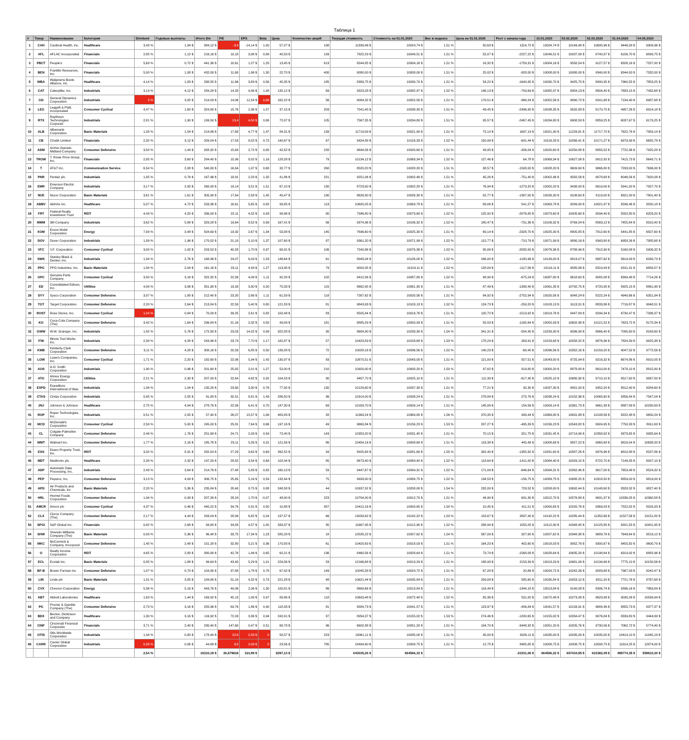Таблица 1
| # | Тикер | Наименование | Категория | Dividend | Годовые выплаты | Итого Div | P/E | EPS | Beta | Цена | Количество акций | Текущая стоимость | Стоимость на 01.01.2020 | Вес в индексе | Цена на 01.01.2020 | Рост с начала года | 10.01.2020 | 03.02.2020 | 02.03.2020 | 01.04.2020 | 04.05.2020 |
| --- | --- | --- | --- | --- | --- | --- | --- | --- | --- | --- | --- | --- | --- | --- | --- | --- | --- | --- | --- | --- | --- |
| 1 | CAH | Cardinal Health, Inc. | Healthcare | 3,43 % | 1,94 $ | 384,12 $ | -3,9 | -14,14 $ | 1,00 | 57,27 $ | 198 | 11339,46 $ | 10024,74 $ | 1,51 % | 50,63 $ | 1314,72 $ | 10024,74 $ | 10149,48 $ | 10695,96 $ | 9446,58 $ | 9309,96 $ |
| 2 | AFL | AFLAC Incorporated | Financials | 2,85 % | 1,12 $ | 216,16 $ | 10,18 | 3,98 $ | 0,89 | 40,53 $ | 193 | 7822,29 $ | 10049,51 $ | 1,51 % | 52,07 $ | -2227,22 $ | 10049,51 $ | 10037,93 $ | 8740,97 $ | 6156,70 $ | 6899,75 $ |
| 3 | PBCT | People's | Financials | 5,69 % | 0,72 $ | 441,36 $ | 10,61 | 1,27 $ | 1,25 | 13,45 $ | 613 | 8244,85 $ | 10004,16 $ | 1,51 % | 16,32 $ | -1759,31 $ | 10004,16 $ | 9550,54 $ | 9127,57 $ | 6326,16 $ | 7257,92 $ |
| 4 | BEN | Franklin Resources, Inc. | Financials | 5,00 % | 1,08 $ | 432,00 $ | 11,60 | 1,96 $ | 1,30 | 22,70 $ | 400 | 9080,00 $ | 10008,00 $ | 1,51 % | 25,02 $ | -928,00 $ | 10008,00 $ | 10080,00 $ | 9340,00 $ | 6344,00 $ | 7332,00 $ |
| 5 | WBA | Walgreens Boots Alliance, Inc. | Healthcare | 4,14 % | 1,83 $ | 338,55 $ | 11,66 | 3,89 $ | 0,56 | 45,35 $ | 185 | 8389,75 $ | 10030,70 $ | 1,51 % | 54,22 $ | -1640,95 $ | 10030,70 $ | 9425,75 $ | 8900,35 $ | 7960,55 $ | 7853,25 $ |
| 6 | CAT | Caterpillar, Inc. | Industrials | 3,19 % | 4,12 $ | 284,28 $ | 14,28 | 9,46 $ | 1,08 | 135,12 $ | 69 | 9323,28 $ | 10082,97 $ | 1,52 % | 146,13 $ | -759,69 $ | 10082,97 $ | 8954,13 $ | 8804,40 $ | 7683,15 $ | 7432,68 $ |
| 7 | GD | General Dynamics Corporation | Industrials | 3 % | 3,82 $ | 214,03 $ | 14,06 | 11,54 $ | 0,89 | 162,22 $ | 56 | 9084,32 $ | 10052,56 $ | 1,51 % | 179,51 $ | -968,24 $ | 10052,56 $ | 9890,72 $ | 9241,68 $ | 7134,40 $ | 6987,68 $ |
| 8 | LEG | Leggett & Platt, Incorporated | Consumer Cyclical | 4,47 % | 1,60 $ | 324,80 $ | 15,76 | 2,36 $ | 1,57 | 37,15 $ | 203 | 7541,45 $ | 10038,35 $ | 1,51 % | 49,45 $ | -2496,90 $ | 10038,35 $ | 9532,88 $ | 8170,75 $ | 4957,26 $ | 6914,18 $ |
| 9 | RTX | Raytheon Technologies Corporati | Industrials | 2,81 % | 1,90 $ | 199,50 $ | 13,4 | 4,50 $ | 0,86 | 72,07 $ | 105 | 7567,35 $ | 10034,80 $ | 1,51 % | 95,57 $ | -2467,45 $ | 10034,80 $ | 9908,59 $ | 8859,25 $ | 6037,67 $ | 6179,25 $ |
| 10 | ALB | Albemarle Corporation | Basic Materials | 1,93 % | 1,54 $ | 214,06 $ | 17,68 | 4,77 $ | 1,47 | 84,31 $ | 139 | 11719,09 $ | 10021,90 $ | 1,51 % | 72,10 $ | 1697,19 $ | 10021,90 $ | 11229,81 $ | 11717,70 $ | 7622,76 $ | 7959,14 $ |
| 11 | CB | Chubb Limited | Financials | 2,32 % | 3,12 $ | 209,04 $ | 17,53 | 8,02 $ | 0,72 | 140,67 $ | 67 | 9424,89 $ | 10116,33 $ | 1,52 % | 150,99 $ | -691,44 $ | 10116,33 $ | 10266,41 $ | 10171,27 $ | 6979,39 $ | 6655,78 $ |
| 12 | ADM | Archer-Daniels-Midland Company | Consumer Defensive | 3,50 % | 1,44 $ | 328,32 $ | 15,63 | 2,72 $ | 0,95 | 42,52 $ | 228 | 9694,56 $ | 10020,60 $ | 1,51 % | 43,95 $ | -326,04 $ | 10020,60 $ | 10250,88 $ | 8855,52 $ | 7722,36 $ | 7925,28 $ |
| 13 | TROW | T. Rowe Price Group, Inc. | Financials | 2,85 % | 3,60 $ | 284,40 $ | 15,99 | 8,02 $ | 1,16 | 128,28 $ | 79 | 10134,12 $ | 10069,34 $ | 1,52 % | 127,46 $ | 64,78 $ | 10069,34 $ | 10627,08 $ | 9912,92 $ | 7415,73 $ | 8649,71 $ |
| 14 | T | AT&T Inc. | Communication Service | 6,54 % | 2,08 $ | 540,80 $ | 16,64 | 1,97 $ | 0,68 | 32,77 $ | 260 | 8520,20 $ | 10028,20 $ | 1,51 % | 38,57 $ | -1508,00 $ | 10028,20 $ | 9609,60 $ | 9666,80 $ | 7293,00 $ | 7696,00 $ |
| 15 | PNR | Pentair plc. | Industrials | 1,85 % | 0,76 $ | 167,96 $ | 18,81 | 2,23 $ | 1,32 | 41,86 $ | 221 | 9251,06 $ | 10002,46 $ | 1,51 % | 45,26 $ | -751,40 $ | 10002,46 $ | 9582,56 $ | 9078,68 $ | 6046,56 $ | 7620,08 $ |
| 16 | EMR | Emerson Electric Company | Industrials | 3,17 % | 2,00 $ | 260,00 $ | 19,14 | 3,51 $ | 1,51 | 67,10 $ | 130 | 8723,00 $ | 10002,20 $ | 1,51 % | 76,94 $ | -1279,20 $ | 10002,20 $ | 9438,00 $ | 8619,00 $ | 5941,00 $ | 7057,70 $ |
| 17 | NUE | Nucor Corporation | Basic Materials | 3,61 % | 1,61 $ | 305,90 $ | 17,64 | 2,58 $ | 1,45 | 45,47 $ | 190 | 8639,30 $ | 10026,30 $ | 1,51 % | 52,77 $ | -1387,00 $ | 10026,30 $ | 9108,60 $ | 8113,00 $ | 6821,00 $ | 7801,40 $ |
| 18 | ABBV | AbbVie Inc. | Healthcare | 5,07 % | 4,72 $ | 533,36 $ | 16,61 | 5,65 $ | 0,82 | 93,85 $ | 113 | 10605,05 $ | 10063,78 $ | 1,51 % | 89,06 $ | 541,27 $ | 10063,78 $ | 9299,90 $ | 10021,97 $ | 8296,46 $ | 9250,18 $ |
| 19 | FRT | Federal Realty Investment Trust | REIT | 4,43 % | 4,20 $ | 336,00 $ | 22,11 | 4,52 $ | 0,93 | 99,96 $ | 80 | 7996,80 $ | 10073,60 $ | 1,52 % | 125,92 $ | -2076,80 $ | 10073,60 $ | 10005,60 $ | 9594,40 $ | 5552,80 $ | 6203,20 $ |
| 20 | MMM | 3M Company | Industrials | 3,62 % | 5,88 $ | 329,28 $ | 19,64 | 8,52 $ | 0,99 | 167,41 $ | 56 | 9374,96 $ | 10106,32 $ | 1,52 % | 180,47 $ | -731,36 $ | 10106,32 $ | 8769,04 $ | 8569,12 $ | 7455,84 $ | 8310,40 $ |
| 21 | XOM | Exxon Mobil Corporation | Energy | 7,09 % | 3,48 $ | 504,60 $ | 19,92 | 2,67 $ | 1,34 | 53,08 $ | 145 | 7696,60 $ | 10025,30 $ | 1,51 % | 69,14 $ | -2328,70 $ | 10025,30 $ | 8805,85 $ | 7812,60 $ | 5441,85 $ | 6507,60 $ |
| 22 | DOV | Dover Corporation | Industrials | 1,89 % | 1,96 $ | 170,52 $ | 21,10 | 5,10 $ | 1,37 | 107,60 $ | 87 | 9361,20 $ | 10071,99 $ | 1,52 % | 115,77 $ | -710,79 $ | 10071,99 $ | 9890,16 $ | 9343,80 $ | 6958,26 $ | 7885,68 $ |
| 23 | VFC | V.F. Corporation | Consumer Cyclical | 3,00 % | 1,92 $ | 203,52 $ | 40,28 | 1,70 $ | 0,97 | 68,31 $ | 106 | 7240,86 $ | 10076,36 $ | 1,52 % | 95,06 $ | -2835,50 $ | 10076,36 $ | 8788,46 $ | 7912,90 $ | 5160,08 $ | 5906,32 $ |
| 24 | SWK | Stanley Black & Decker, Inc. | Industrials | 1,94 % | 2,76 $ | 168,36 $ | 24,07 | 6,09 $ | 1,53 | 146,64 $ | 61 | 8945,04 $ | 10126,00 $ | 1,52 % | 166,00 $ | -1180,96 $ | 10126,00 $ | 9813,07 $ | 8687,62 $ | 5619,93 $ | 6339,73 $ |
| 25 | PPG | PPG Industries, Inc. | Basic Materials | 1,84 % | 2,04 $ | 161,16 $ | 23,11 | 4,93 $ | 1,27 | 113,95 $ | 79 | 9002,05 $ | 10119,11 $ | 1,52 % | 128,09 $ | -1117,06 $ | 10119,11 $ | 9585,86 $ | 8319,49 $ | 6311,31 $ | 6859,57 $ |
| 26 | GPC | Genuine Parts Company | Consumer Cyclical | 3,50 % | 3,16 $ | 322,32 $ | 22,56 | 4,09 $ | 1,11 | 92,28 $ | 102 | 9412,56 $ | 10087,80 $ | 1,52 % | 98,90 $ | -675,24 $ | 10087,80 $ | 9618,60 $ | 9082,08 $ | 6399,48 $ | 7714,26 $ |
| 27 | ED | Consolidated Edison, Inc. | Utilities | 4,09 % | 3,06 $ | 351,90 $ | 19,33 | 3,90 $ | 0,20 | 75,33 $ | 115 | 8662,95 $ | 10061,35 $ | 1,51 % | 87,49 $ | -1398,40 $ | 10061,35 $ | 10792,75 $ | 9720,95 $ | 8925,15 $ | 8861,90 $ |
| 28 | SYY | Sysco Corporation | Consumer Defensive | 3,07 % | 1,80 $ | 212,40 $ | 23,20 | 2,66 $ | 1,11 | 61,59 $ | 118 | 7267,62 $ | 10020,56 $ | 1,51 % | 84,92 $ | -2752,94 $ | 10020,56 $ | 9048,24 $ | 8222,24 $ | 4940,66 $ | 6351,94 $ |
| 29 | TGT | Target Corporation | Consumer Defensive | 2,20 % | 2,64 $ | 213,84 $ | 22,50 | 5,40 $ | 0,80 | 121,53 $ | 81 | 9843,93 $ | 10103,13 $ | 1,52 % | 124,73 $ | -259,20 $ | 10103,13 $ | 9113,31 $ | 8833,86 $ | 7716,87 $ | 9048,51 $ |
| 30 | ROST | Ross Stores, Inc. | Consumer Cyclical | 1,04 % | 0,84 $ | 70,00 $ | 39,25 | 2,61 $ | 0,82 | 102,48 $ | 83 | 8505,84 $ | 10019,76 $ | 1,51 % | 120,72 $ | -1513,92 $ | 10019,76 $ | 9447,89 $ | 9294,34 $ | 6730,47 $ | 7336,37 $ |
| 31 | KO | Coca-Cola Company (The) | Consumer Defensive | 3,42 % | 1,64 $ | 296,84 $ | 21,16 | 2,32 $ | 0,55 | 49,09 $ | 181 | 8885,29 $ | 10050,93 $ | 1,51 % | 55,53 $ | -1165,64 $ | 10050,93 $ | 10602,98 $ | 10121,52 $ | 7623,72 $ | 8170,34 $ |
| 32 | GWW | W.W. Grainger, Inc. | Industrials | 1,82 % | 5,76 $ | 172,80 $ | 23,03 | 14,02 $ | 0,99 | 322,83 $ | 30 | 9684,90 $ | 10239,30 $ | 1,54 % | 341,31 $ | -554,40 $ | 10239,30 $ | 9096,90 $ | 8666,40 $ | 7095,60 $ | 8163,60 $ |
| 33 | ITW | Illinois Tool Works Inc. | Industrials | 2,39 % | 4,28 $ | 243,96 $ | 23,74 | 7,70 $ | 1,17 | 182,87 $ | 57 | 10423,59 $ | 10159,68 $ | 1,53 % | 178,24 $ | 263,91 $ | 10159,68 $ | 10058,22 $ | 9876,96 $ | 7824,39 $ | 9025,38 $ |
| 34 | KMB | Kimberly-Clark Corporation | Consumer Defensive | 3,11 % | 4,28 $ | 308,16 $ | 20,33 | 6,85 $ | 0,50 | 139,28 $ | 72 | 10028,16 $ | 10096,56 $ | 1,52 % | 140,23 $ | -68,40 $ | 10096,56 $ | 10352,16 $ | 10159,20 $ | 9047,52 $ | 9772,56 $ |
| 35 | LOW | Lowe's Companies, Inc. | Consumer Cyclical | 1,71 % | 2,20 $ | 182,60 $ | 22,06 | 5,94 $ | 1,42 | 130,97 $ | 83 | 10870,51 $ | 10043,00 $ | 1,51 % | 121,00 $ | 827,51 $ | 10043,00 $ | 9725,94 $ | 9216,32 $ | 6674,86 $ | 8910,05 $ |
| 36 | AOS | A.O. Smith Corporation | Industrials | 1,90 % | 0,96 $ | 201,60 $ | 25,82 | 2,01 $ | 1,27 | 52,00 $ | 210 | 10920,00 $ | 10000,20 $ | 1,50 % | 47,62 $ | 919,80 $ | 10000,20 $ | 8878,80 $ | 8610,00 $ | 7478,10 $ | 8815,80 $ |
| 37 | ATO | Atmos Energy Corporation | Utilities | 2,21 % | 2,30 $ | 207,00 $ | 22,64 | 4,62 $ | 0,32 | 104,53 $ | 90 | 9407,70 $ | 10025,10 $ | 1,51 % | 111,39 $ | -617,40 $ | 10025,10 $ | 10680,30 $ | 9710,10 $ | 8517,60 $ | 9067,50 $ |
| 38 | EXPD | Expeditors International of Was | Industrials | 1,34 % | 1,04 $ | 135,20 $ | 23,60 | 3,30 $ | 0,76 | 77,92 $ | 130 | 10129,60 $ | 10037,30 $ | 1,51 % | 77,21 $ | 92,30 $ | 10037,30 $ | 9451,00 $ | 9352,20 $ | 8512,40 $ | 9284,60 $ |
| 39 | CTAS | Cintas Corporation | Industrials | 0,95 % | 2,55 $ | 91,80 $ | 32,51 | 8,81 $ | 1,43 | 286,50 $ | 36 | 10314,00 $ | 10038,24 $ | 1,51 % | 278,84 $ | 275,76 $ | 10038,24 $ | 10152,36 $ | 10065,60 $ | 5856,84 $ | 7547,04 $ |
| 40 | JNJ | Johnson & Johnson | Healthcare | 2,75 % | 4,04 $ | 278,76 $ | 22,99 | 6,41 $ | 0,70 | 147,30 $ | 69 | 10163,70 $ | 10009,14 $ | 1,51 % | 145,06 $ | 154,56 $ | 10009,14 $ | 10361,73 $ | 9661,38 $ | 8887,89 $ | 10230,63 $ |
| 41 | ROP | Roper Technologies, Inc. | Industrials | 0,51 % | 2,05 $ | 57,40 $ | 26,07 | 15,57 $ | 1,06 | 405,83 $ | 28 | 11363,24 $ | 10369,80 $ | 1,56 % | 370,35 $ | 993,44 $ | 10369,80 $ | 10631,88 $ | 10108,56 $ | 8222,48 $ | 9650,24 $ |
| 42 | MCD | McDonald's Corporation | Consumer Cyclical | 2,59 % | 5,00 $ | 245,00 $ | 25,81 | 7,64 $ | 0,66 | 197,16 $ | 49 | 9660,84 $ | 10156,23 $ | 1,53 % | 207,27 $ | -495,39 $ | 10156,23 $ | 10543,82 $ | 9924,95 $ | 7750,33 $ | 8911,63 $ |
| 43 | CL | Colgate-Palmolive Company | Consumer Defensive | 2,49 % | 1,76 $ | 251,68 $ | 24,71 | 2,93 $ | 0,59 | 72,40 $ | 143 | 10353,20 $ | 10031,45 $ | 1,51 % | 70,15 $ | 321,75 $ | 10031,45 $ | 10714,99 $ | 10358,92 $ | 9373,65 $ | 9935,64 $ |
| 44 | WMT | Walmart Inc. | Consumer Defensive | 1,77 % | 2,16 $ | 185,76 $ | 23,11 | 5,26 $ | 0,31 | 121,56 $ | 86 | 10454,16 $ | 10008,68 $ | 1,51 % | 116,38 $ | 445,48 $ | 10008,68 $ | 9827,22 $ | 9965,68 $ | 9816,04 $ | 10638,20 $ |
| 45 | ESS | Essex Property Trust, Inc. | REIT | 3,32 % | 8,31 $ | 282,54 $ | 27,29 | 9,62 $ | 0,69 | 262,52 $ | 34 | 8925,68 $ | 10281,60 $ | 1,55 % | 302,40 $ | -1355,92 $ | 10281,60 $ | 10587,26 $ | 9976,96 $ | 6810,88 $ | 8237,86 $ |
| 46 | MDT | Medtronic plc. | Healthcare | 2,39 % | 2,32 $ | 197,20 $ | 28,82 | 3,54 $ | 0,68 | 102,04 $ | 85 | 8673,40 $ | 10084,40 $ | 1,52 % | 118,64 $ | -1411,00 $ | 10084,40 $ | 10029,15 $ | 8722,70 $ | 7149,35 $ | 8097,10 $ |
| 47 | ADP | Automatic Data Processing, Inc. | Industrials | 2,43 % | 3,64 $ | 214,76 $ | 27,48 | 5,83 $ | 0,82 | 160,13 $ | 59 | 9447,67 $ | 10094,31 $ | 1,52 % | 171,09 $ | -646,64 $ | 10094,31 $ | 10262,46 $ | 9617,00 $ | 7653,48 $ | 8524,32 $ |
| 48 | PEP | Pepsico, Inc. | Consumer Defensive | 3,13 % | 4,09 $ | 306,75 $ | 25,65 | 5,16 $ | 0,59 | 132,44 $ | 75 | 9933,00 $ | 10089,75 $ | 1,52 % | 134,53 $ | -156,75 $ | 10089,75 $ | 10688,25 $ | 10318,50 $ | 8859,00 $ | 9819,00 $ |
| 49 | APD | Air Products and Chemicals, Inc | Basic Materials | 2,20 % | 5,36 $ | 235,84 $ | 28,40 | 8,75 $ | 0,88 | 248,58 $ | 44 | 10937,52 $ | 10208,00 $ | 1,54 % | 232,00 $ | 729,52 $ | 10208,00 $ | 10692,44 $ | 10148,60 $ | 8328,32 $ | 9827,40 $ |
| 50 | HRL | Hormel Foods Corporation | Consumer Defensive | 1,94 % | 0,93 $ | 207,39 $ | 28,24 | 1,70 $ | -0,07 | 48,00 $ | 223 | 10704,00 $ | 10012,70 $ | 1,51 % | 44,90 $ | 691,30 $ | 10012,70 $ | 10576,89 $ | 9631,37 $ | 10336,05 $ | 10360,58 $ |
| 51 | AMCR | Amcor plc | Consumer Cyclical | 4,37 % | 0,46 $ | 440,22 $ | 34,76 | 0,31 $ | 0,50 | 10,88 $ | 957 | 10412,16 $ | 10000,65 $ | 1,50 % | 10,45 $ | 411,51 $ | 10000,65 $ | 10220,76 $ | 9369,03 $ | 7522,02 $ | 8316,33 $ |
| 52 | CLX | Clorox Company (The) | Consumer Defensive | 2,17 % | 4,44 $ | 293,04 $ | 28,99 | 6,82 $ | 0,24 | 197,57 $ | 66 | 13039,62 $ | 10142,22 $ | 1,53 % | 153,67 $ | 2897,40 $ | 10142,22 $ | 10285,44 $ | 11352,66 $ | 11527,56 $ | 13151,82 $ |
| 53 | SPGI | S&P Global Inc. | Financials | 0,82 % | 2,68 $ | 93,80 $ | 34,83 | 9,57 $ | 1,05 | 333,37 $ | 35 | 11667,95 $ | 10112,90 $ | 1,52 % | 288,94 $ | 1555,05 $ | 10112,90 $ | 10348,45 $ | 10125,85 $ | 8201,55 $ | 10001,95 $ |
| 54 | SHW | Sherwin-Williams Company (The) | Basic Materials | 0,93 % | 5,36 $ | 96,48 $ | 33,75 | 17,34 $ | 1,23 | 585,29 $ | 18 | 10535,22 $ | 10207,62 $ | 1,54 % | 567,09 $ | 327,60 $ | 10207,62 $ | 10348,38 $ | 9689,76 $ | 7649,64 $ | 9519,12 $ |
| 55 | MKC | McCormick & Company, Incorporat | Consumer Defensive | 1,45 % | 2,48 $ | 151,28 $ | 32,80 | 5,21 $ | 0,36 | 170,83 $ | 61 | 10420,63 $ | 10018,03 $ | 1,51 % | 164,23 $ | 402,60 $ | 10018,03 $ | 9952,76 $ | 9300,67 $ | 8455,82 $ | 9600,79 $ |
| 56 | O | Realty Income Corporation | REIT | 4,65 % | 2,80 $ | 380,80 $ | 42,76 | 1,46 $ | 0,65 | 62,21 $ | 136 | 8460,56 $ | 10028,64 $ | 1,51 % | 73,74 $ | -1568,08 $ | 10028,64 $ | 10635,20 $ | 10198,64 $ | 6319,92 $ | 6882,96 $ |
| 57 | ECL | Ecolab Inc. | Basic Materials | 0,85 % | 1,88 $ | 99,64 $ | 43,40 | 5,29 $ | 1,01 | 229,56 $ | 53 | 12166,68 $ | 10013,29 $ | 1,51 % | 188,93 $ | 2153,39 $ | 10013,29 $ | 10681,09 $ | 10134,66 $ | 7775,10 $ | 10150,56 $ |
| 58 | BF-B | Brown Forman Inc | Consumer Defensive | 1,07 % | 0,70 $ | 104,30 $ | 37,88 | 1,78 $ | 0,78 | 67,42 $ | 149 | 10045,58 $ | 10024,72 $ | 1,51 % | 67,28 $ | 20,86 $ | 10024,72 $ | 10242,26 $ | 9583,68 $ | 7967,03 $ | 9242,47 $ |
| 59 | LIN | Linde plc | Basic Materials | 1,81 % | 3,85 $ | 184,80 $ | 51,19 | 4,32 $ | 0,73 | 221,28 $ | 48 | 10621,44 $ | 10035,84 $ | 1,51 % | 209,08 $ | 585,60 $ | 10035,84 $ | 10053,12 $ | 9511,20 $ | 7721,76 $ | 8767,68 $ |
| 60 | CVX | Chevron Corporation | Energy | 5,36 % | 5,16 $ | 443,76 $ | 49,06 | 2,06 $ | 1,30 | 100,81 $ | 86 | 8669,66 $ | 10013,84 $ | 1,51 % | 116,44 $ | -1344,18 $ | 10013,84 $ | 9140,08 $ | 8306,74 $ | 5896,16 $ | 7863,84 $ |
| 61 | ABT | Abbott Laboratories | Healthcare | 1,63 % | 1,44 $ | 169,92 $ | 45,13 | 1,99 $ | 0,97 | 89,86 $ | 118 | 10603,48 $ | 10072,48 $ | 1,52 % | 85,36 $ | 531,00 $ | 10072,48 $ | 10273,08 $ | 9629,98 $ | 9035,26 $ | 10599,94 $ |
| 62 | PG | Procter & Gamble Company (The) | Consumer Defensive | 2,73 % | 3,16 $ | 255,96 $ | 63,76 | 1,86 $ | 0,40 | 118,33 $ | 81 | 9584,73 $ | 10041,57 $ | 1,51 % | 123,97 $ | -456,84 $ | 10041,57 $ | 10133,91 $ | 9684,36 $ | 8855,73 $ | 9377,37 $ |
| 63 | BDX | Becton, Dickinson and Company | Healthcare | 1,30 % | 3,16 $ | 116,92 $ | 72,03 | 3,36 $ | 0,94 | 242,01 $ | 37 | 8954,37 $ | 10155,02 $ | 1,53 % | 274,46 $ | -1200,65 $ | 10155,02 $ | 10334,47 $ | 9076,84 $ | 8339,80 $ | 9444,99 $ |
| 64 | CINF | Cincinnati Financial Corporatio | Financials | 3,71 % | 2,40 $ | 230,40 $ | 147,60 | 0,47 $ | 0,51 | 68,78 $ | 96 | 6602,88 $ | 10051,20 $ | 1,51 % | 104,70 $ | -3448,32 $ | 10051,20 $ | 10205,76 $ | 9730,56 $ | 7062,72 $ | 5774,40 $ |
| 65 | OTIS | Otis Worldwide Corporation | Industrials | 1,44 % | 0,80 $ | 178,40 $ | 22,6 | 2,33 $ | 0 | 58,57 $ | 223 | 13061,11 $ | 10035,00 $ | 1,51 % | 45,00 $ | 3026,11 $ | 10035,00 $ | 10035,00 $ | 10035,00 $ | 10414,10 $ | 11045,19 $ |
| 66 | CARR | Carrier Global Corporation | Industrials | 0,38 % | 0,06 $ | 44,89 $ | 9,8 | 2,09 $ | 0 | 23,56 $ | 785 | 18494,60 $ | 10008,75 $ | 1,51 % | 12,75 $ | 8485,85 $ | 10008,75 $ | 10008,75 $ | 10008,75 $ | 11814,25 $ | 12874,00 $ |
| | | | | 2,54 % | | 16310,19 $ | 26,679818 | 310,99 $ | | 8297,13 $ | | 643035,26 $ | 664566,32 $ | | | -21531,06 $ | 664566,32 $ | 657434,95 $ | 623382,49 $ | 499774,35 $ | 559610,30 $ |